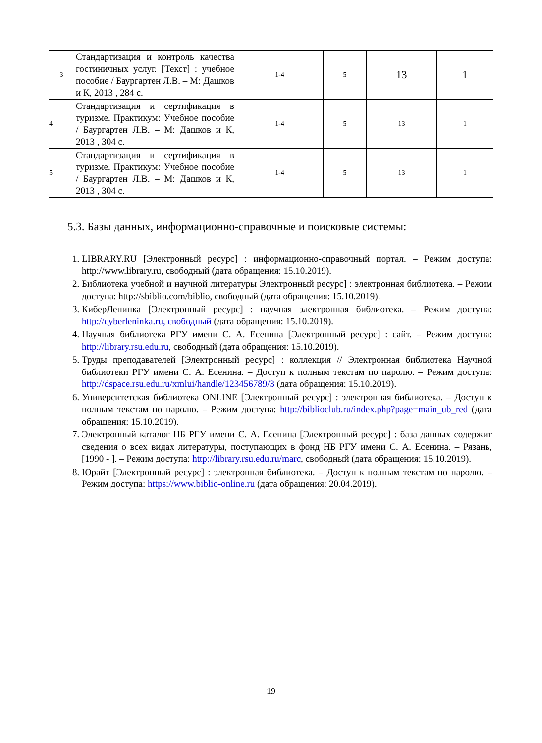| 3 | Стандартизация и контроль качества гостиничных услуг. [Текст] : учебное пособие / Баургартен Л.В. – М: Дашков и К, 2013 , 284 с. | 1-4 | 5 | 13 | 1 |
| 4 | Стандартизация и сертификация в туризме. Практикум: Учебное пособие / Баургартен Л.В. – М: Дашков и К, 2013 , 304 с. | 1-4 | 5 | 13 | 1 |
| 5 | Стандартизация и сертификация в туризме. Практикум: Учебное пособие / Баургартен Л.В. – М: Дашков и К, 2013 , 304 с. | 1-4 | 5 | 13 | 1 |
5.3. Базы данных, информационно-справочные и поисковые системы:
1. LIBRARY.RU [Электронный ресурс] : информационно-справочный портал. – Режим доступа: http://www.library.ru, свободный (дата обращения: 15.10.2019).
2. Библиотека учебной и научной литературы Электронный ресурс] : электронная библиотека. – Режим доступа: http://sbiblio.com/biblio, свободный (дата обращения: 15.10.2019).
3. КиберЛенинка [Электронный ресурс] : научная электронная библиотека. – Режим доступа: http://cyberleninka.ru, свободный (дата обращения: 15.10.2019).
4. Научная библиотека РГУ имени С. А. Есенина [Электронный ресурс] : сайт. – Режим доступа: http://library.rsu.edu.ru, свободный (дата обращения: 15.10.2019).
5. Труды преподавателей [Электронный ресурс] : коллекция // Электронная библиотека Научной библиотеки РГУ имени С. А. Есенина. – Доступ к полным текстам по паролю. – Режим доступа: http://dspace.rsu.edu.ru/xmlui/handle/123456789/3 (дата обращения: 15.10.2019).
6. Университетская библиотека ONLINE [Электронный ресурс] : электронная библиотека. – Доступ к полным текстам по паролю. – Режим доступа: http://biblioclub.ru/index.php?page=main_ub_red (дата обращения: 15.10.2019).
7. Электронный каталог НБ РГУ имени С. А. Есенина [Электронный ресурс] : база данных содержит сведения о всех видах литературы, поступающих в фонд НБ РГУ имени С. А. Есенина. – Рязань, [1990 - ]. – Режим доступа: http://library.rsu.edu.ru/marc, свободный (дата обращения: 15.10.2019).
8. Юрайт [Электронный ресурс] : электронная библиотека. – Доступ к полным текстам по паролю. – Режим доступа: https://www.biblio-online.ru (дата обращения: 20.04.2019).
19